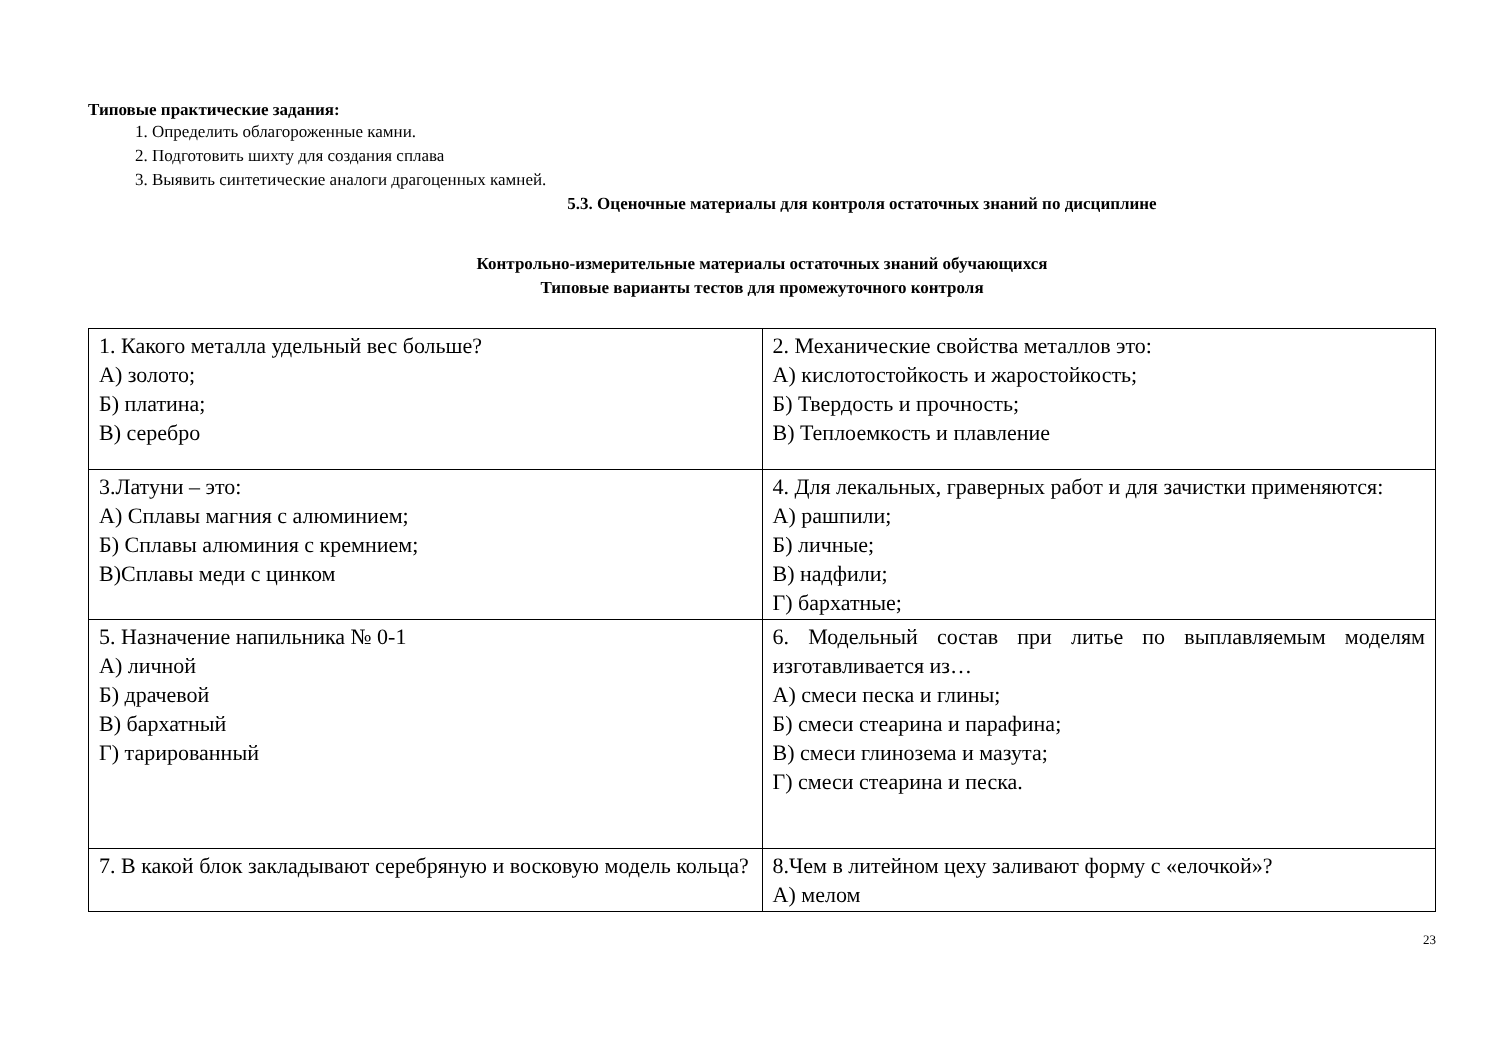Типовые практические задания:
1. Определить облагороженные камни.
2. Подготовить шихту для создания сплава
3. Выявить синтетические аналоги драгоценных камней.
5.3. Оценочные материалы для контроля остаточных знаний по дисциплине
Контрольно-измерительные материалы остаточных знаний обучающихся
Типовые варианты тестов для промежуточного контроля
| 1. Какого металла удельный вес больше? А) золото; Б) платина; В) серебро | 2. Механические свойства металлов это: А) кислотостойкость и жаростойкость; Б) Твердость и прочность; В) Теплоемкость и плавление |
| 3.Латуни – это: А) Сплавы магния с алюминием; Б) Сплавы алюминия с кремнием; В)Сплавы меди с цинком | 4. Для лекальных, граверных работ и для зачистки применяются: А) рашпили; Б) личные; В) надфили; Г) бархатные; |
| 5. Назначение напильника № 0-1 А) личной Б) драчевой В) бархатный Г) тарированный | 6. Модельный состав при литье по выплавляемым моделям изготавливается из… А) смеси песка и глины; Б) смеси стеарина и парафина; В) смеси глинозема и мазута; Г) смеси стеарина и песка. |
| 7. В какой блок закладывают серебряную и восковую модель кольца? | 8.Чем в литейном цеху заливают форму с «елочкой»? А) мелом |
23